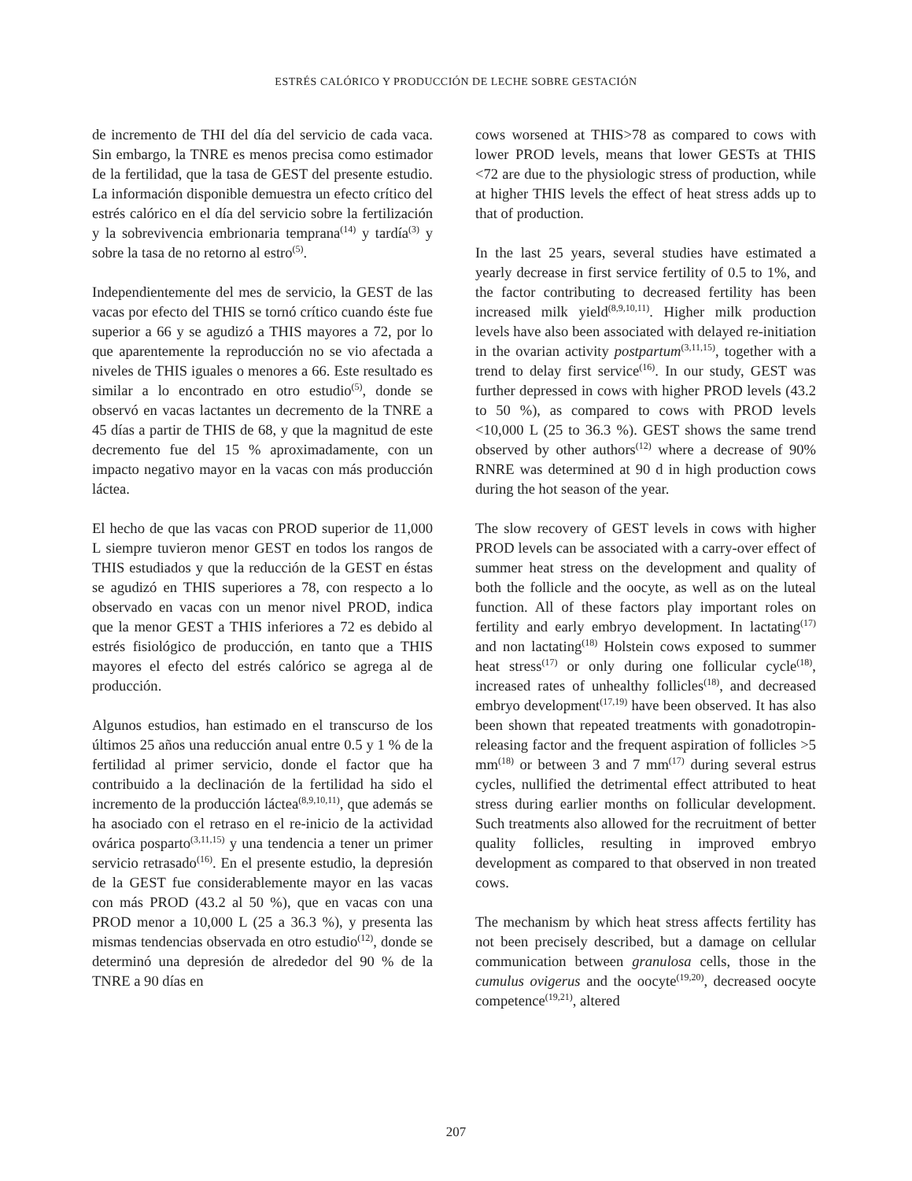ESTRÉS CALÓRICO Y PRODUCCIÓN DE LECHE SOBRE GESTACIÓN
de incremento de THI del día del servicio de cada vaca. Sin embargo, la TNRE es menos precisa como estimador de la fertilidad, que la tasa de GEST del presente estudio. La información disponible demuestra un efecto crítico del estrés calórico en el día del servicio sobre la fertilización y la sobrevivencia embrionaria temprana<sup>(14)</sup> y tardía<sup>(3)</sup> y sobre la tasa de no retorno al estro<sup>(5)</sup>.
Independientemente del mes de servicio, la GEST de las vacas por efecto del THIS se tornó crítico cuando éste fue superior a 66 y se agudizó a THIS mayores a 72, por lo que aparentemente la reproducción no se vio afectada a niveles de THIS iguales o menores a 66. Este resultado es similar a lo encontrado en otro estudio<sup>(5)</sup>, donde se observó en vacas lactantes un decremento de la TNRE a 45 días a partir de THIS de 68, y que la magnitud de este decremento fue del 15 % aproximadamente, con un impacto negativo mayor en la vacas con más producción láctea.
El hecho de que las vacas con PROD superior de 11,000 L siempre tuvieron menor GEST en todos los rangos de THIS estudiados y que la reducción de la GEST en éstas se agudizó en THIS superiores a 78, con respecto a lo observado en vacas con un menor nivel PROD, indica que la menor GEST a THIS inferiores a 72 es debido al estrés fisiológico de producción, en tanto que a THIS mayores el efecto del estrés calórico se agrega al de producción.
Algunos estudios, han estimado en el transcurso de los últimos 25 años una reducción anual entre 0.5 y 1 % de la fertilidad al primer servicio, donde el factor que ha contribuido a la declinación de la fertilidad ha sido el incremento de la producción láctea<sup>(8,9,10,11)</sup>, que además se ha asociado con el retraso en el re-inicio de la actividad ovárica posparto<sup>(3,11,15)</sup> y una tendencia a tener un primer servicio retrasado<sup>(16)</sup>. En el presente estudio, la depresión de la GEST fue considerablemente mayor en las vacas con más PROD (43.2 al 50 %), que en vacas con una PROD menor a 10,000 L (25 a 36.3 %), y presenta las mismas tendencias observada en otro estudio<sup>(12)</sup>, donde se determinó una depresión de alrededor del 90 % de la TNRE a 90 días en
cows worsened at THIS>78 as compared to cows with lower PROD levels, means that lower GESTs at THIS <72 are due to the physiologic stress of production, while at higher THIS levels the effect of heat stress adds up to that of production.
In the last 25 years, several studies have estimated a yearly decrease in first service fertility of 0.5 to 1%, and the factor contributing to decreased fertility has been increased milk yield<sup>(8,9,10,11)</sup>. Higher milk production levels have also been associated with delayed re-initiation in the ovarian activity postpartum<sup>(3,11,15)</sup>, together with a trend to delay first service<sup>(16)</sup>. In our study, GEST was further depressed in cows with higher PROD levels (43.2 to 50 %), as compared to cows with PROD levels <10,000 L (25 to 36.3 %). GEST shows the same trend observed by other authors<sup>(12)</sup> where a decrease of 90% RNRE was determined at 90 d in high production cows during the hot season of the year.
The slow recovery of GEST levels in cows with higher PROD levels can be associated with a carry-over effect of summer heat stress on the development and quality of both the follicle and the oocyte, as well as on the luteal function. All of these factors play important roles on fertility and early embryo development. In lactating<sup>(17)</sup> and non lactating<sup>(18)</sup> Holstein cows exposed to summer heat stress<sup>(17)</sup> or only during one follicular cycle<sup>(18)</sup>, increased rates of unhealthy follicles<sup>(18)</sup>, and decreased embryo development<sup>(17,19)</sup> have been observed. It has also been shown that repeated treatments with gonadotropin-releasing factor and the frequent aspiration of follicles >5 mm<sup>(18)</sup> or between 3 and 7 mm<sup>(17)</sup> during several estrus cycles, nullified the detrimental effect attributed to heat stress during earlier months on follicular development. Such treatments also allowed for the recruitment of better quality follicles, resulting in improved embryo development as compared to that observed in non treated cows.
The mechanism by which heat stress affects fertility has not been precisely described, but a damage on cellular communication between granulosa cells, those in the cumulus ovigerus and the oocyte<sup>(19,20)</sup>, decreased oocyte competence<sup>(19,21)</sup>, altered
207